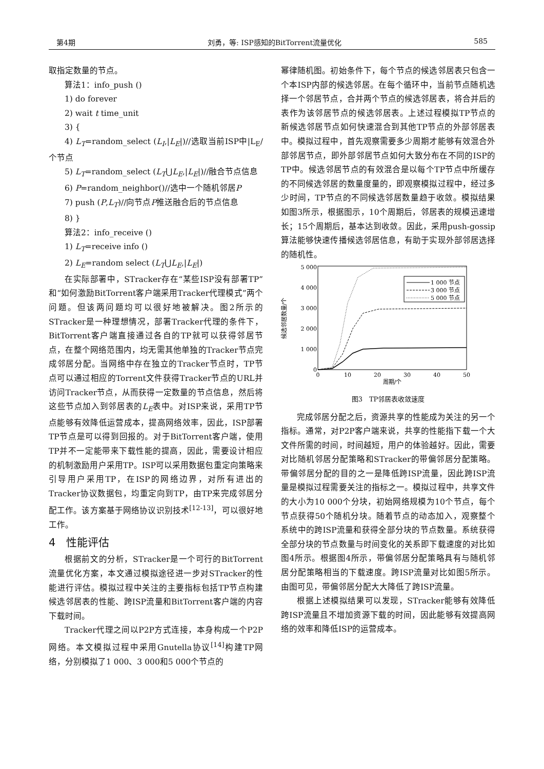第4期 刘勇，等: ISP感知的BitTorrent流量优化 585
取指定数量的节点。
算法1：info_push ()
1) do forever
2) wait t time_unit
3) {
4) L<sub>T</sub>=random_select (L<sub>I</sub>,|L<sub>E</sub>|)//选取当前ISP中|L<sub>E</sub>/个节点
5) L<sub>T</sub>=random_select (L<sub>T</sub>⋃L<sub>E</sub>,|L<sub>E</sub>|)//融合节点信息
6) P=random_neighbor()//选中一个随机邻居P
7) push (P,L<sub>T</sub>)//向节点P推送融合后的节点信息
8) }
算法2：info_receive ()
1) L<sub>T</sub>=receive info ()
2) L<sub>E</sub>=random select (L<sub>T</sub>⋃L<sub>E</sub>,|L<sub>E</sub>|)
在实际部署中，STracker存在“某些ISP没有部署TP”和“如何激励BitTorrent客户端采用Tracker代理模式”两个问题。但该两问题均可以很好地被解决。图2所示的STracker是一种理想情况，部署Tracker代理的条件下，BitTorrent客户端直接通过各自的TP就可以获得邻居节点，在整个网络范围内，均无需其他单独的Tracker节点完成邻居分配。当网络中存在独立的Tracker节点时，TP节点可以通过相应的Torrent文件获得Tracker节点的URL并访问Tracker节点，从而获得一定数量的节点信息，然后将这些节点加入到邻居表的L<sub>E</sub>表中。对ISP来说，采用TP节点能够有效降低运营成本，提高网络效率，因此，ISP部署TP节点是可以得到回报的。对于BitTorrent客户端，使用TP并不一定能带来下载性能的提高，因此，需要设计相应的机制激励用户采用TP。ISP可以采用数据包重定向策略来引导用户采用TP，在ISP的网络边界，对所有进出的Tracker协议数据包，均重定向到TP，由TP来完成邻居分配工作。该方案基于网络协议识别技术<sup>[12-13]</sup>，可以很好地工作。
4　性能评估
根据前文的分析，STracker是一个可行的BitTorrent流量优化方案，本文通过模拟途径进一步对STracker的性能进行评估。模拟过程中关注的主要指标包括TP节点构建候选邻居表的性能、跨ISP流量和BitTorrent客户端的内容下载时间。
Tracker代理之间以P2P方式连接，本身构成一个P2P网络。本文模拟过程中采用Gnutella协议<sup>[14]</sup>构建TP网络，分别模拟了1 000、3 000和5 000个节点的
幂律随机图。初始条件下，每个节点的候选邻居表只包含一个本ISP内部的候选邻居。在每个循环中，当前节点随机选择一个邻居节点，合并两个节点的候选邻居表，将合并后的表作为该邻居节点的候选邻居表。上述过程模拟TP节点的新候选邻居节点如何快速混合到其他TP节点的外部邻居表中。模拟过程中，首先观察需要多少周期才能够有效混合外部邻居节点，即外部邻居节点如何大致分布在不同的ISP的TP中。候选邻居节点的有效混合是以每个TP节点中所缓存的不同候选邻居的数量度量的，即观察模拟过程中，经过多少时间，TP节点的不同候选邻居数量趋于收敛。模拟结果如图3所示，根据图示，10个周期后，邻居表的规模迅速增长；15个周期后，基本达到收敛。因此，采用push-gossip算法能够快速传播候选邻居信息，有助于实现外部邻居选择的随机性。
5 000
4 000
3 000
2 000
1 000
0
0
10
20
30
40
50
周期/个
候选邻居数量/个
1 000 节点
3 000 节点
5 000 节点
图3　TP邻居表收敛速度
完成邻居分配之后，资源共享的性能成为关注的另一个指标。通常，对P2P客户端来说，共享的性能指下载一个大文件所需的时间，时间越短，用户的体验越好。因此，需要对比随机邻居分配策略和STracker的带偏邻居分配策略。带偏邻居分配的目的之一是降低跨ISP流量，因此跨ISP流量是模拟过程需要关注的指标之一。模拟过程中，共享文件的大小为10 000个分块，初始网络规模为10个节点，每个节点获得50个随机分块。随着节点的动态加入，观察整个系统中的跨ISP流量和获得全部分块的节点数量。系统获得全部分块的节点数量与时间变化的关系即下载速度的对比如图4所示。根据图4所示，带偏邻居分配策略具有与随机邻居分配策略相当的下载速度。跨ISP流量对比如图5所示。由图可见，带偏邻居分配大大降低了跨ISP流量。
根据上述模拟结果可以发现，STracker能够有效降低跨ISP流量且不增加资源下载的时间，因此能够有效提高网络的效率和降低ISP的运营成本。